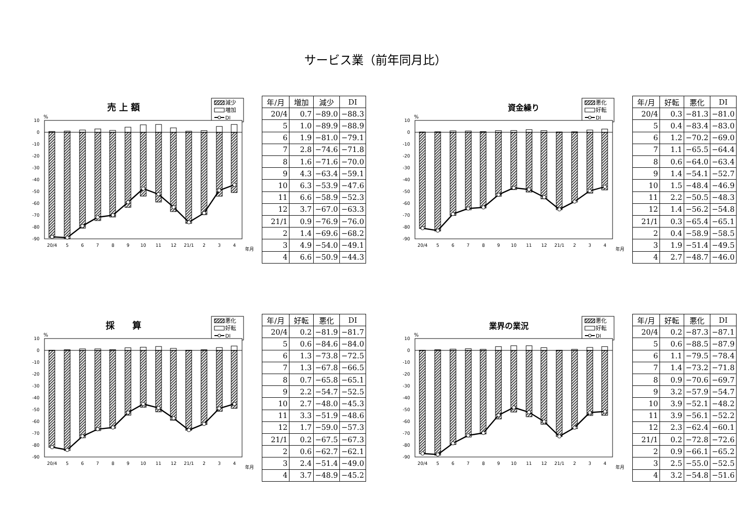サービス業（前年同月比）
売 上 額
減少
増加
DI
%
10
0
-10
-20
-30
-40
-50
-60
-70
-80
-90
20/4
5
6
7
8
9
10
11
12
21/1
2
3
4
年月
| 年/月 | 増加 | 減少 | DI |
| --- | --- | --- | --- |
| 20/4 | 0.7 | −89.0 | −88.3 |
| 5 | 1.0 | −89.9 | −88.9 |
| 6 | 1.9 | −81.0 | −79.1 |
| 7 | 2.8 | −74.6 | −71.8 |
| 8 | 1.6 | −71.6 | −70.0 |
| 9 | 4.3 | −63.4 | −59.1 |
| 10 | 6.3 | −53.9 | −47.6 |
| 11 | 6.6 | −58.9 | −52.3 |
| 12 | 3.7 | −67.0 | −63.3 |
| 21/1 | 0.9 | −76.9 | −76.0 |
| 2 | 1.4 | −69.6 | −68.2 |
| 3 | 4.9 | −54.0 | −49.1 |
| 4 | 6.6 | −50.9 | −44.3 |
資金繰り
悪化
好転
DI
%
10
0
-10
-20
-30
-40
-50
-60
-70
-80
-90
20/4
5
6
7
8
9
10
11
12
21/1
2
3
4
年月
| 年/月 | 好転 | 悪化 | DI |
| --- | --- | --- | --- |
| 20/4 | 0.3 | −81.3 | −81.0 |
| 5 | 0.4 | −83.4 | −83.0 |
| 6 | 1.2 | −70.2 | −69.0 |
| 7 | 1.1 | −65.5 | −64.4 |
| 8 | 0.6 | −64.0 | −63.4 |
| 9 | 1.4 | −54.1 | −52.7 |
| 10 | 1.5 | −48.4 | −46.9 |
| 11 | 2.2 | −50.5 | −48.3 |
| 12 | 1.4 | −56.2 | −54.8 |
| 21/1 | 0.3 | −65.4 | −65.1 |
| 2 | 0.4 | −58.9 | −58.5 |
| 3 | 1.9 | −51.4 | −49.5 |
| 4 | 2.7 | −48.7 | −46.0 |
採　　算
悪化
好転
DI
%
10
0
-10
-20
-30
-40
-50
-60
-70
-80
-90
20/4
5
6
7
8
9
10
11
12
21/1
2
3
4
年月
| 年/月 | 好転 | 悪化 | DI |
| --- | --- | --- | --- |
| 20/4 | 0.2 | −81.9 | −81.7 |
| 5 | 0.6 | −84.6 | −84.0 |
| 6 | 1.3 | −73.8 | −72.5 |
| 7 | 1.3 | −67.8 | −66.5 |
| 8 | 0.7 | −65.8 | −65.1 |
| 9 | 2.2 | −54.7 | −52.5 |
| 10 | 2.7 | −48.0 | −45.3 |
| 11 | 3.3 | −51.9 | −48.6 |
| 12 | 1.7 | −59.0 | −57.3 |
| 21/1 | 0.2 | −67.5 | −67.3 |
| 2 | 0.6 | −62.7 | −62.1 |
| 3 | 2.4 | −51.4 | −49.0 |
| 4 | 3.7 | −48.9 | −45.2 |
業界の業況
悪化
好転
DI
%
10
0
-10
-20
-30
-40
-50
-60
-70
-80
-90
20/4
5
6
7
8
9
10
11
12
21/1
2
3
4
年月
| 年/月 | 好転 | 悪化 | DI |
| --- | --- | --- | --- |
| 20/4 | 0.2 | −87.3 | −87.1 |
| 5 | 0.6 | −88.5 | −87.9 |
| 6 | 1.1 | −79.5 | −78.4 |
| 7 | 1.4 | −73.2 | −71.8 |
| 8 | 0.9 | −70.6 | −69.7 |
| 9 | 3.2 | −57.9 | −54.7 |
| 10 | 3.9 | −52.1 | −48.2 |
| 11 | 3.9 | −56.1 | −52.2 |
| 12 | 2.3 | −62.4 | −60.1 |
| 21/1 | 0.2 | −72.8 | −72.6 |
| 2 | 0.9 | −66.1 | −65.2 |
| 3 | 2.5 | −55.0 | −52.5 |
| 4 | 3.2 | −54.8 | −51.6 |